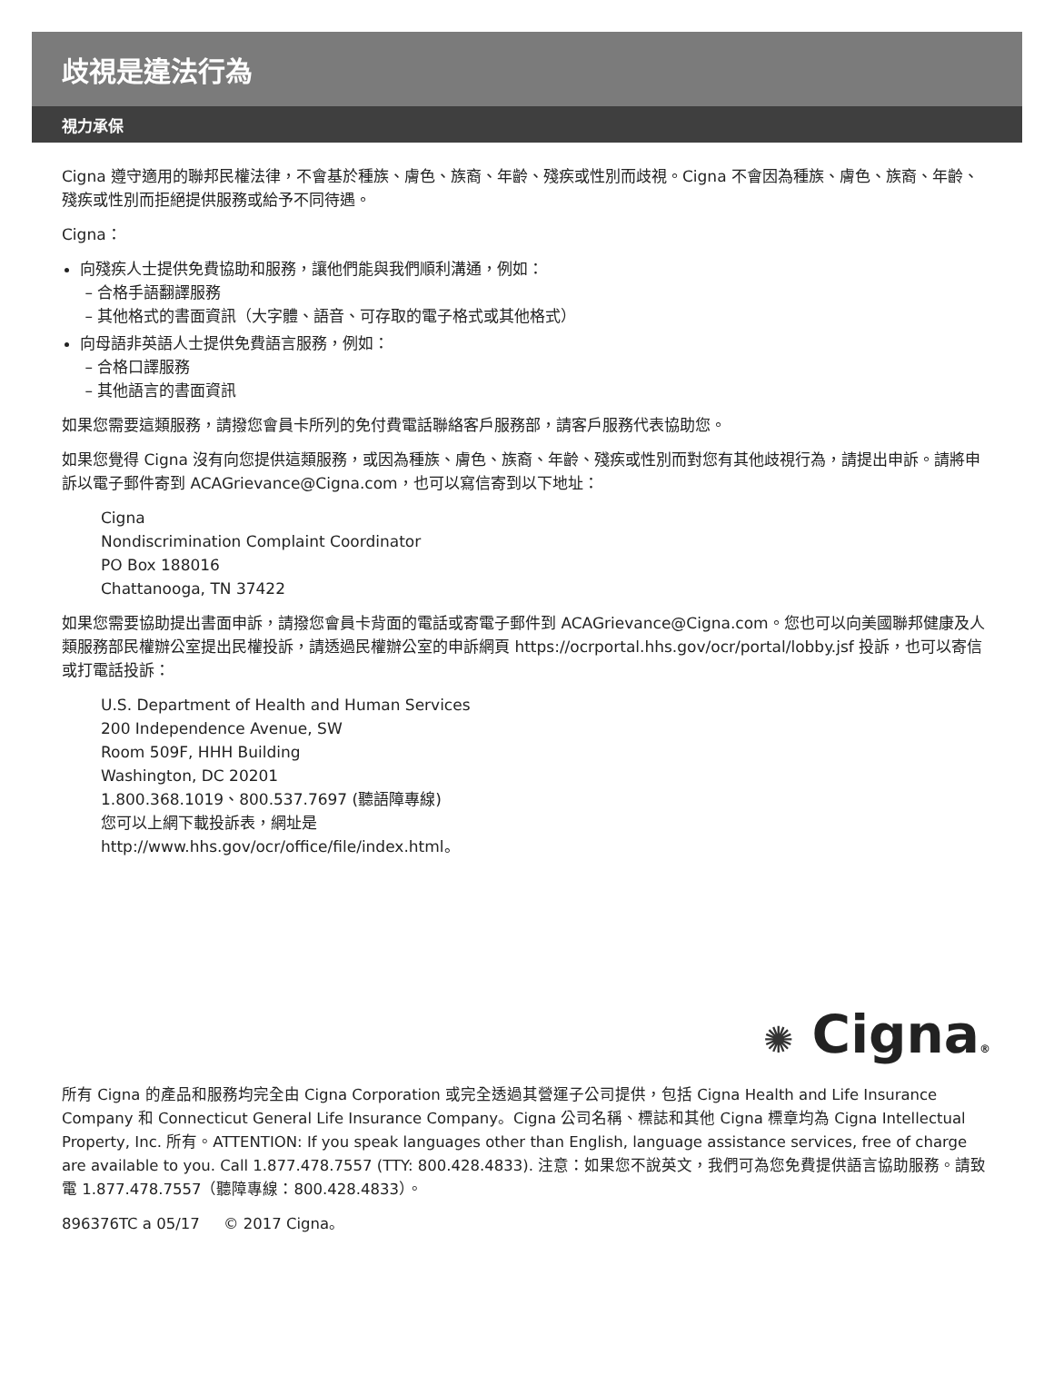歧視是違法行為
視力承保
Cigna 遵守適用的聯邦民權法律，不會基於種族、膚色、族裔、年齡、殘疾或性別而歧視。Cigna 不會因為種族、膚色、族裔、年齡、殘疾或性別而拒絕提供服務或給予不同待遇。
Cigna：
向殘疾人士提供免費協助和服務，讓他們能與我們順利溝通，例如：
– 合格手語翻譯服務
– 其他格式的書面資訊（大字體、語音、可存取的電子格式或其他格式）
向母語非英語人士提供免費語言服務，例如：
– 合格口譯服務
– 其他語言的書面資訊
如果您需要這類服務，請撥您會員卡所列的免付費電話聯絡客戶服務部，請客戶服務代表協助您。
如果您覺得 Cigna 沒有向您提供這類服務，或因為種族、膚色、族裔、年齡、殘疾或性別而對您有其他歧視行為，請提出申訴。請將申訴以電子郵件寄到 ACAGrievance@Cigna.com，也可以寫信寄到以下地址：
Cigna
Nondiscrimination Complaint Coordinator
PO Box 188016
Chattanooga, TN 37422
如果您需要協助提出書面申訴，請撥您會員卡背面的電話或寄電子郵件到 ACAGrievance@Cigna.com。您也可以向美國聯邦健康及人類服務部民權辦公室提出民權投訴，請透過民權辦公室的申訴網頁 https://ocrportal.hhs.gov/ocr/portal/lobby.jsf 投訴，也可以寄信或打電話投訴：
U.S. Department of Health and Human Services
200 Independence Avenue, SW
Room 509F, HHH Building
Washington, DC 20201
1.800.368.1019、800.537.7697 (聽語障專線)
您可以上網下載投訴表，網址是
http://www.hhs.gov/ocr/office/file/index.html。
✺ Cigna®
所有 Cigna 的產品和服務均完全由 Cigna Corporation 或完全透過其營運子公司提供，包括 Cigna Health and Life Insurance Company 和 Connecticut General Life Insurance Company。Cigna 公司名稱、標誌和其他 Cigna 標章均為 Cigna Intellectual Property, Inc. 所有。ATTENTION: If you speak languages other than English, language assistance services, free of charge are available to you. Call 1.877.478.7557 (TTY: 800.428.4833). 注意：如果您不說英文，我們可為您免費提供語言協助服務。請致電 1.877.478.7557（聽障專線：800.428.4833）。
896376TC a 05/17 © 2017 Cigna。